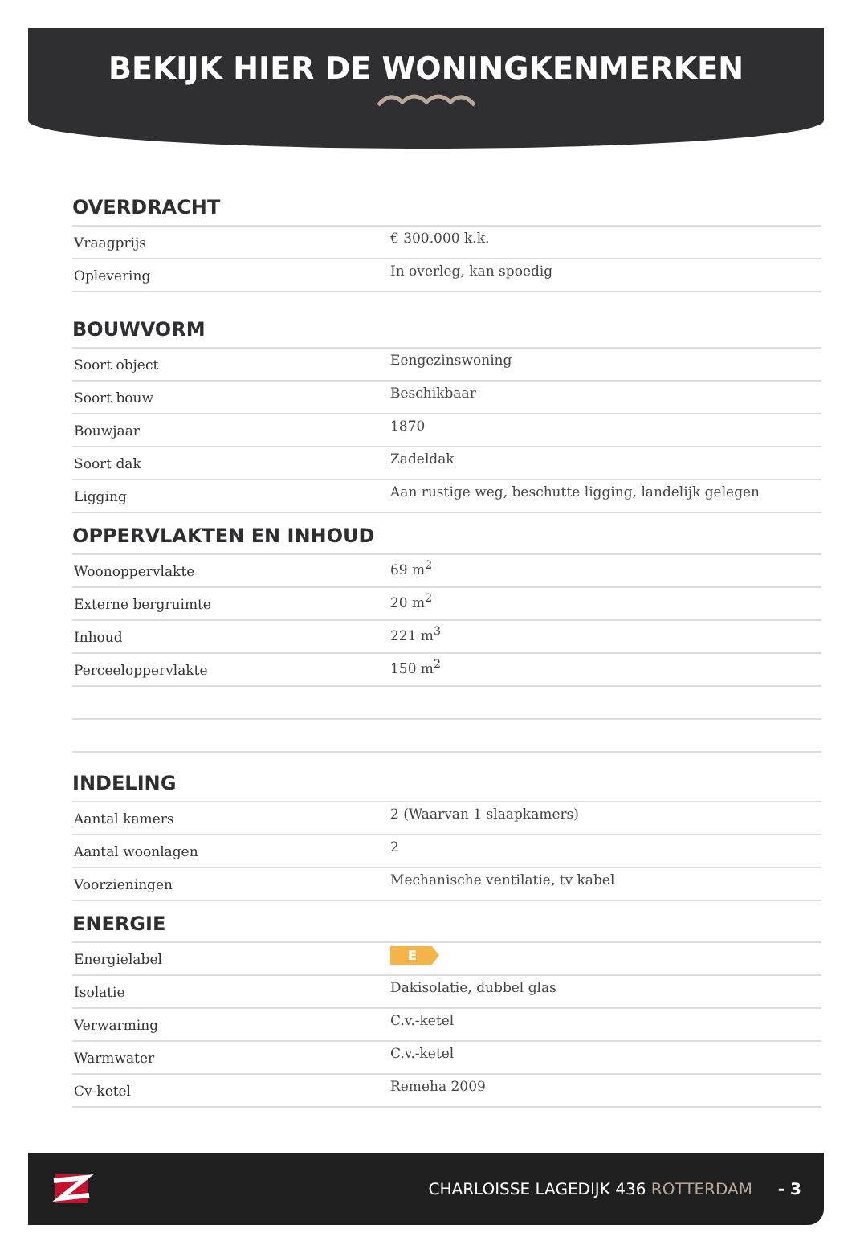BEKIJK HIER DE WONINGKENMERKEN
OVERDRACHT
| Vraagprijs | € 300.000 k.k. |
| Oplevering | In overleg, kan spoedig |
BOUWVORM
| Soort object | Eengezinswoning |
| Soort bouw | Beschikbaar |
| Bouwjaar | 1870 |
| Soort dak | Zadeldak |
| Ligging | Aan rustige weg, beschutte ligging, landelijk gelegen |
OPPERVLAKTEN EN INHOUD
| Woonoppervlakte | 69 m<sup>2</sup> |
| Externe bergruimte | 20 m<sup>2</sup> |
| Inhoud | 221 m<sup>3</sup> |
| Perceeloppervlakte | 150 m<sup>2</sup> |
INDELING
| Aantal kamers | 2 (Waarvan 1 slaapkamers) |
| Aantal woonlagen | 2 |
| Voorzieningen | Mechanische ventilatie, tv kabel |
ENERGIE
| Energielabel | E |
| Isolatie | Dakisolatie, dubbel glas |
| Verwarming | C.v.-ketel |
| Warmwater | C.v.-ketel |
| Cv-ketel | Remeha 2009 |
CHARLOISSE LAGEDIJK 436 ROTTERDAM - 3